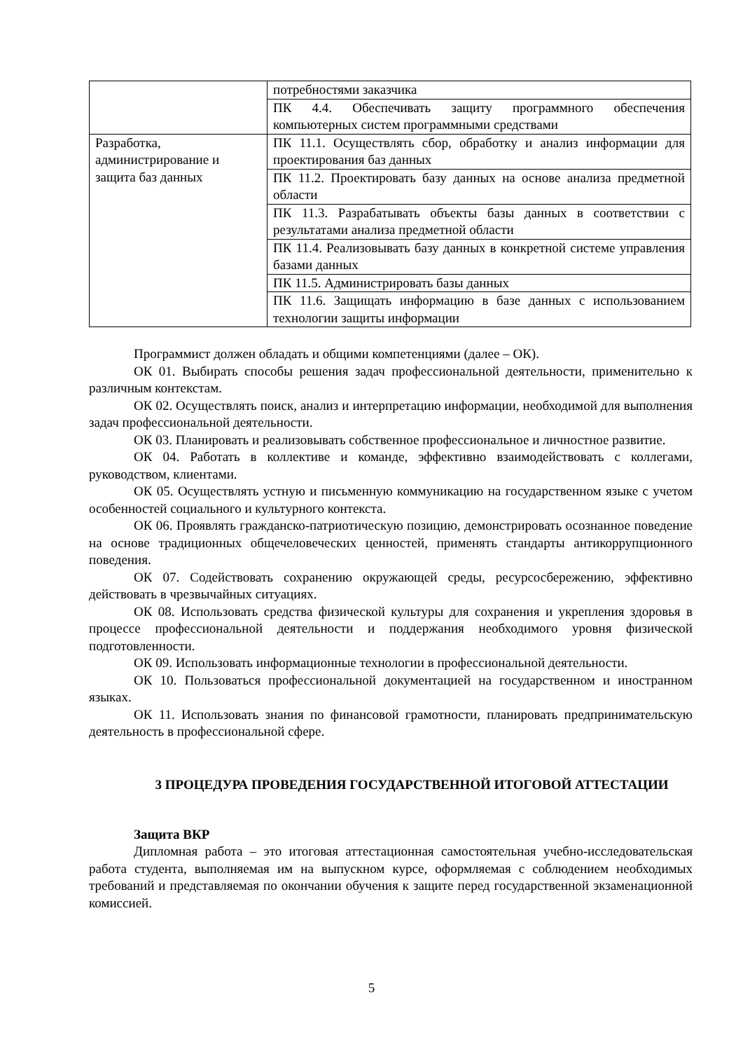| | потребностями заказчика |
| | ПК 4.4. Обеспечивать защиту программного обеспечения компьютерных систем программными средствами |
| Разработка, администрирование и защита баз данных | ПК 11.1. Осуществлять сбор, обработку и анализ информации для проектирования баз данных |
| | ПК 11.2. Проектировать базу данных на основе анализа предметной области |
| | ПК 11.3. Разрабатывать объекты базы данных в соответствии с результатами анализа предметной области |
| | ПК 11.4. Реализовывать базу данных в конкретной системе управления базами данных |
| | ПК 11.5. Администрировать базы данных |
| | ПК 11.6. Защищать информацию в базе данных с использованием технологии защиты информации |
Программист должен обладать и общими компетенциями (далее – ОК).
ОК 01. Выбирать способы решения задач профессиональной деятельности, применительно к различным контекстам.
ОК 02. Осуществлять поиск, анализ и интерпретацию информации, необходимой для выполнения задач профессиональной деятельности.
ОК 03. Планировать и реализовывать собственное профессиональное и личностное развитие.
ОК 04. Работать в коллективе и команде, эффективно взаимодействовать с коллегами, руководством, клиентами.
ОК 05. Осуществлять устную и письменную коммуникацию на государственном языке с учетом особенностей социального и культурного контекста.
ОК 06. Проявлять гражданско-патриотическую позицию, демонстрировать осознанное поведение на основе традиционных общечеловеческих ценностей, применять стандарты антикоррупционного поведения.
ОК 07. Содействовать сохранению окружающей среды, ресурсосбережению, эффективно действовать в чрезвычайных ситуациях.
ОК 08. Использовать средства физической культуры для сохранения и укрепления здоровья в процессе профессиональной деятельности и поддержания необходимого уровня физической подготовленности.
ОК 09. Использовать информационные технологии в профессиональной деятельности.
ОК 10. Пользоваться профессиональной документацией на государственном и иностранном языках.
ОК 11. Использовать знания по финансовой грамотности, планировать предпринимательскую деятельность в профессиональной сфере.
3 ПРОЦЕДУРА ПРОВЕДЕНИЯ ГОСУДАРСТВЕННОЙ ИТОГОВОЙ АТТЕСТАЦИИ
Защита ВКР
Дипломная работа – это итоговая аттестационная самостоятельная учебно-исследовательская работа студента, выполняемая им на выпускном курсе, оформляемая с соблюдением необходимых требований и представляемая по окончании обучения к защите перед государственной экзаменационной комиссией.
5